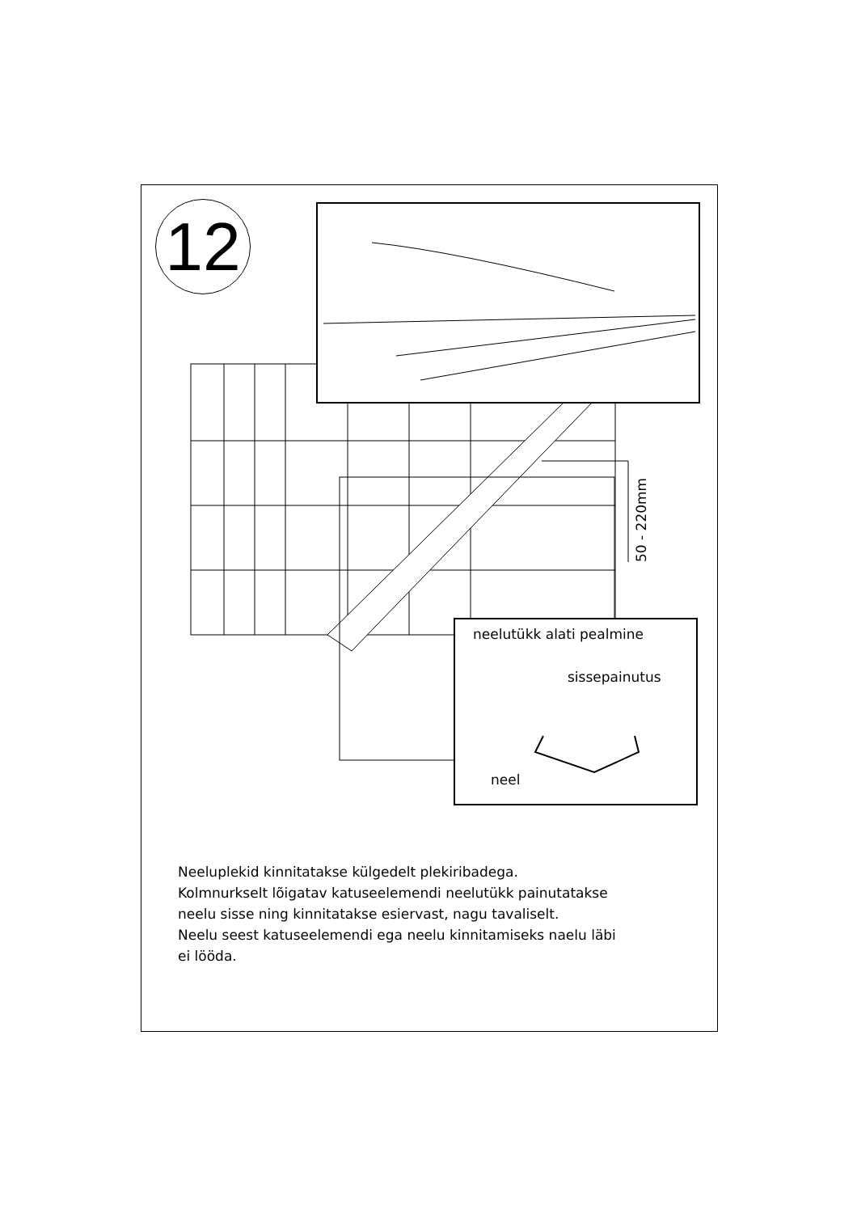12
50 - 220mm
neelutükk alati pealmine
sissepainutus
neel
Neeluplekid kinnitatakse külgedelt plekiribadega.
Kolmnurkselt lõigatav katuseelemendi neelutükk painutatakse
neelu sisse ning kinnitatakse esiervast, nagu tavaliselt.
Neelu seest katuseelemendi ega neelu kinnitamiseks naelu läbi
ei lööda.